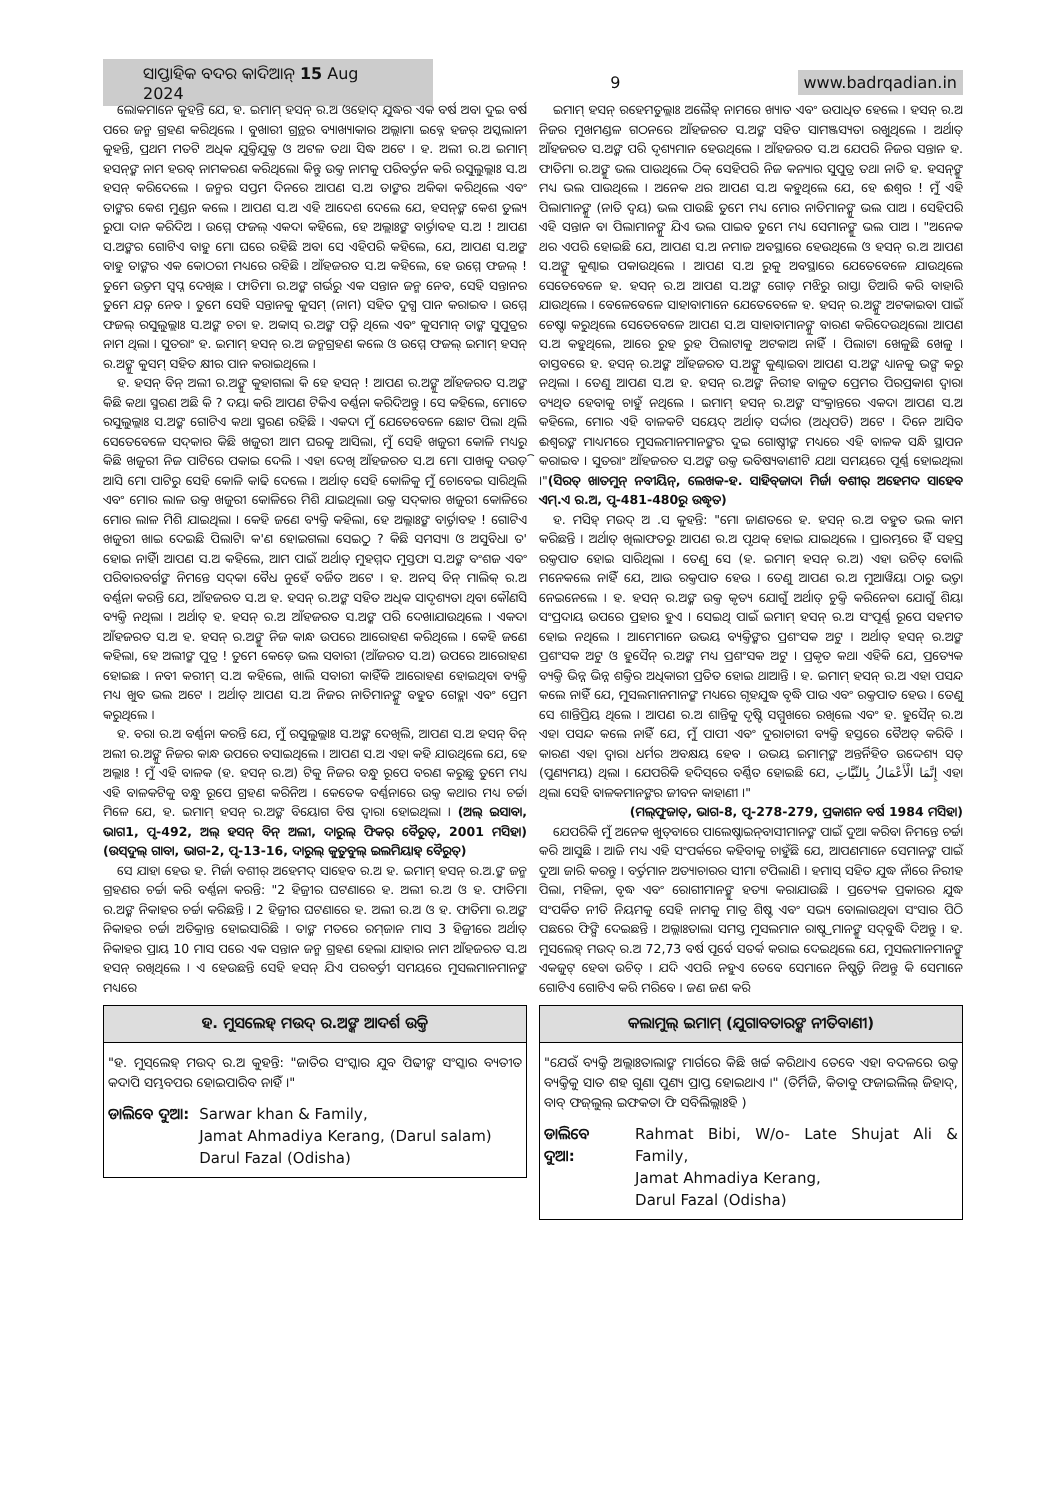ସାପ୍ତାହିକ ବଦର କାଦିଆନ୍ 15 Aug 2024 9 www.badrqadian.in
ଲୋକମାନେ କୁହନ୍ତି ଯେ, ହ. ଇମାମ୍ ହସନ୍ ର.ଅ ଓହୋଦ୍ ଯୁଦ୍ଧର ଏକ ବର୍ଷ ଅବା ଦୁଇ ବର୍ଷ ପରେ ଜନ୍ମ ଗ୍ରହଣ କରିଥିଲେ । ବୁଖାରୀ ଗ୍ରନ୍ଥର ବ୍ୟାଖ୍ୟାକାର ଅଲ୍ଲାମା ଇବ୍ନେ ହଜର୍ ଅସ୍କଲାନୀ କୁହନ୍ତି, ପ୍ରଥମ ମତଟି ଅଧିକ ଯୁକ୍ତିଯୁକ୍ତ ଓ ଅଟଳ ତଥା ସିଦ୍ଧ ଅଟେ । ହ. ଅଲୀ ର.ଅ ଇମାମ୍ ହସନ୍‌ଙ୍କ ନାମ ହରବ୍ ନାମକରଣ କରିଥିଲେ। କିନ୍ତୁ ଉକ୍ତ ନାମକୁ ପରିବର୍ତ୍ତନ କରି ରସୁଲୁଲ୍ଲାଃ ସ.ଅ ହସନ୍ କରିଦେଲେ । ଜନ୍ମର ସପ୍ତମ ଦିନରେ ଆପଣ ସ.ଅ ତାଙ୍କର ଅକିକା କରିଥିଲେ ଏବଂ ତାଙ୍କର କେଶ ମୁଣ୍ଡନ କଲେ । ଆପଣ ସ.ଅ ଏହି ଆଦେଶ ଦେଲେ ଯେ, ହସନ୍‌ଙ୍କ କେଶ ତୁଲ୍ୟ ରୁପା ଦାନ କରିଦିଅ । ଉମ୍ମେ ଫଜଲ୍ ଏକଦା କହିଲେ, ହେ ଅଲ୍ଲାଃଙ୍କ ବାର୍ତ୍ତାବହ ସ.ଅ ! ଆପଣ ସ.ଅଙ୍କର ଗୋଟିଏ ବାହୁ ମୋ ଘରେ ରହିଛି ଅବା ସେ ଏହିପରି କହିଲେ, ଯେ, ଆପଣ ସ.ଅଙ୍କ ବାହୁ ତାଙ୍କର ଏକ କୋଠରୀ ମଧ୍ୟରେ ରହିଛି । ଆଁହଜରତ ସ.ଅ କହିଲେ, ହେ ଉମ୍ମେ ଫଜଲ୍ ! ତୁମେ ଉତ୍ତମ ସ୍ୱପ୍ନ ଦେଖିଛ । ଫାତିମା ର.ଅଙ୍କ ଗର୍ଭରୁ ଏକ ସନ୍ତାନ ଜନ୍ମ ନେବ, ସେହି ସନ୍ତାନର ତୁମେ ଯତ୍ନ ନେବ । ତୁମେ ସେହି ସନ୍ତାନକୁ କୁସମ୍ (ନାମ) ସହିତ ଦୁଗ୍ଧ ପାନ କରାଇବ । ଉମ୍ମେ ଫଜଲ୍ ରସୁଲୁଲ୍ଲାଃ ସ.ଅଙ୍କ ଚଚା ହ. ଅବ୍ବାସ୍ ର.ଅଙ୍କ ପତ୍ନି ଥିଲେ ଏବଂ କୁସମାନ୍ ତାଙ୍କ ସୁପୁତ୍ରର ନାମ ଥିଲା । ସୁତରାଂ ହ. ଇମାମ୍ ହସନ୍ ର.ଅ ଜନ୍ମଗ୍ରହଣ କଲେ ଓ ଉମ୍ମେ ଫଜଲ୍ ଇମାମ୍ ହସନ୍ ର.ଅଙ୍କୁ କୁସମ୍ ସହିତ କ୍ଷୀର ପାନ କରାଇଥିଲେ ।
ହ. ହସନ୍ ବିନ୍ ଅଲୀ ର.ଅଙ୍କୁ କୁହାଗଲା କି ହେ ହସନ୍ ! ଆପଣ ର.ଅଙ୍କୁ ଆଁହଜରତ ସ.ଅଙ୍କ କିଛି କଥା ସ୍ମରଣ ଅଛି କି ? ଦୟା କରି ଆପଣ ଟିକିଏ ବର୍ଣ୍ଣନା କରିଦିଅନ୍ତୁ । ସେ କହିଲେ, ମୋତେ ରସୁଲୁଲ୍ଲାଃ ସ.ଅଙ୍କ ଗୋଟିଏ କଥା ସ୍ମରଣ ରହିଛି । ଏକଦା ମୁଁ ଯେତେବେଳେ ଛୋଟ ପିଲା ଥିଲି ସେତେବେଳେ ସଦ୍‌କାର କିଛି ଖଜୁରୀ ଆମ ଘରକୁ ଆସିଲା, ମୁଁ ସେହି ଖଜୁରୀ କୋଳି ମଧ୍ୟରୁ କିଛି ଖଜୁରୀ ନିଜ ପାଟିରେ ପକାଇ ଦେଲି । ଏହା ଦେଖି ଆଁହଜରତ ସ.ଅ ମୋ ପାଖକୁ ଦଉଡ଼ି ଆସି ମୋ ପାଟିରୁ ସେହି କୋଳି କାଢି ଦେଲେ । ଅର୍ଥାତ୍ ସେହି କୋଳିକୁ ମୁଁ ଚୋବେଇ ସାରିଥିଲି ଏବଂ ମୋର ଲାଳ ଉକ୍ତ ଖଜୁରୀ କୋଳିରେ ମିଶି ଯାଇଥିଲା। ଉକ୍ତ ସଦ୍‌କାର ଖଜୁରୀ କୋଳିରେ ମୋର ଲାଳ ମିଶି ଯାଇଥିଲା । କେହି ଜଣେ ବ୍ୟକ୍ତି କହିଲା, ହେ ଅଲ୍ଲାଃଙ୍କ ବାର୍ତ୍ତାବହ ! ଗୋଟିଏ ଖଜୁରୀ ଖାଇ ଦେଇଛି ପିଲାଟି। କ'ଣ ହୋଇଗଲା ସେଇଠୁ ? କିଛି ସମସ୍ୟା ଓ ଅସୁବିଧା ତ' ହୋଇ ନାହିଁ। ଆପଣ ସ.ଅ କହିଲେ, ଆମ ପାଇଁ ଅର୍ଥାତ୍ ମୁହମ୍ମଦ ମୁସ୍ତଫା ସ.ଅଙ୍କ ବଂଶଜ ଏବଂ ପରିବାରବର୍ଗଙ୍କ ନିମନ୍ତେ ସଦ୍‌କା ବୈଧ ନୁହେଁ ବର୍ଜିତ ଅଟେ । ହ. ଅନସ୍ ବିନ୍ ମାଲିକ୍ ର.ଅ ବର୍ଣ୍ଣନା କରନ୍ତି ଯେ, ଆଁହଜରତ ସ.ଅ ହ. ହସନ୍ ର.ଅଙ୍କ ସହିତ ଅଧିକ ସାଦୃଶ୍ୟତା ଥିବା କୌଣସି ବ୍ୟକ୍ତି ନଥିଲା । ଅର୍ଥାତ୍ ହ. ହସନ୍ ର.ଅ ଆଁହଜରତ ସ.ଅଙ୍କ ପରି ଦେଖାଯାଉଥିଲେ । ଏକଦା ଆଁହଜରତ ସ.ଅ ହ. ହସନ୍ ର.ଅଙ୍କୁ ନିଜ କାନ୍ଧ ଉପରେ ଆରୋହଣ କରିଥିଲେ । କେହି ଜଣେ କହିଲା, ହେ ଅଲୀଙ୍କ ପୁତ୍ର ! ତୁମେ କେଡ଼େ ଭଲ ସବାରୀ (ଆଁଜରତ ସ.ଅ) ଉପରେ ଆରୋହଣ ହୋଇଛ । ନବୀ କରୀମ୍ ସ.ଅ କହିଲେ, ଖାଲି ସବାରୀ କାହିଁକି ଆରୋହଣ ହୋଇଥିବା ବ୍ୟକ୍ତି ମଧ୍ୟ ଖୁବ ଭଲ ଅଟେ । ଅର୍ଥାତ୍ ଆପଣ ସ.ଅ ନିଜର ନାତିମାନଙ୍କୁ ବହୁତ ଗେହ୍ଲା ଏବଂ ପ୍ରେମ କରୁଥିଲେ ।
ହ. ବରା ର.ଅ ବର୍ଣ୍ଣନା କରନ୍ତି ଯେ, ମୁଁ ରସୁଲୁଲ୍ଲାଃ ସ.ଅଙ୍କ ଦେଖିଲି, ଆପଣ ସ.ଅ ହସନ୍ ବିନ୍ ଅଲୀ ର.ଅଙ୍କୁ ନିଜର କାନ୍ଧ ଉପରେ ବସାଇଥିଲେ । ଆପଣ ସ.ଅ ଏହା କହି ଯାଉଥିଲେ ଯେ, ହେ ଅଲ୍ଲାଃ ! ମୁଁ ଏହି ବାଳକ (ହ. ହସନ୍ ର.ଅ) ଟିକୁ ନିଜର ବନ୍ଧୁ ରୂପେ ବରଣ କରୁଛୁ ତୁମେ ମଧ୍ୟ ଏହି ବାଳକଟିକୁ ବନ୍ଧୁ ରୂପେ ଗ୍ରହଣ କରିନିଅ । କେତେକ ବର୍ଣ୍ଣନାରେ ଉକ୍ତ କଥାର ମଧ୍ୟ ଚର୍ଚ୍ଚା ମିଳେ ଯେ, ହ. ଇମାମ୍ ହସନ୍ ର.ଅଙ୍କ ବିୟୋଗ ବିଷ ଦ୍ୱାରା ହୋଇଥିଲା । (ଅଲ୍ ଇସାବା, ଭାଗ1, ପୃ-492, ଅଲ୍ ହସନ୍ ବିନ୍ ଅଲୀ, ଦାରୁଲ୍ ଫିକର୍ ବୈରୁତ୍, 2001 ମସିହା) (ଉସ୍‌ଦୁଲ୍ ଗାବା, ଭାଗ-2, ପୃ-13-16, ଦାରୁଲ୍ କୁତୁବୁଲ୍ ଇଲମିୟାହ୍ ବୈରୁତ୍)
ସେ ଯାହା ହେଉ ହ. ମିର୍ଜା ବଶୀର୍ ଅହେମଦ୍ ସାହେବ ର.ଅ ହ. ଇମାମ୍ ହସନ୍ ର.ଅ.ଙ୍କ ଜନ୍ମ ଗ୍ରହଣର ଚର୍ଚ୍ଚା କରି ବର୍ଣ୍ଣନା କରନ୍ତି: "2 ହିଜ୍ରୀର ଘଟଣାରେ ହ. ଅଲୀ ର.ଅ ଓ ହ. ଫାତିମା ର.ଅଙ୍କ ନିକାହର ଚର୍ଚ୍ଚା କରିଛନ୍ତି । 2 ହିଜ୍ରୀର ଘଟଣାରେ ହ. ଅଲୀ ର.ଅ ଓ ହ. ଫାତିମା ର.ଅଙ୍କ ନିକାହର ଚର୍ଚ୍ଚା ଅତିକ୍ରାନ୍ତ ହୋଇସାରିଛି । ତାଙ୍କ ମତରେ ରମ୍‌ଜାନ ମାସ 3 ହିଜ୍ରୀରେ ଅର୍ଥାତ୍ ନିକାହର ପ୍ରାୟ 10 ମାସ ପରେ ଏକ ସନ୍ତାନ ଜନ୍ମ ଗ୍ରହଣ ହେଲା ଯାହାର ନାମ ଆଁହଜରତ ସ.ଅ ହସନ୍ ରଖିଥିଲେ । ଏ ହେଉଛନ୍ତି ସେହି ହସନ୍ ଯିଏ ପରବର୍ତ୍ତୀ ସମୟରେ ମୁସଲମାନମାନଙ୍କ ମଧ୍ୟରେ
ହ. ମୁସଲେହ୍ ମଉଦ୍ ର.ଅଙ୍କ ଆଦର୍ଶ ଉକ୍ତି
"ହ. ମୁସ୍‌ଲେହ୍ ମଉଦ୍ ର.ଅ କୁହନ୍ତି: "ଜାତିର ସଂସ୍କାର ଯୁବ ପିଢୀଙ୍କ ସଂସ୍କାର ବ୍ୟତୀତ କଦାପି ସମ୍ଭବପର ହୋଇପାରିବ ନାହିଁ ।"
ଡାଲିବେ ଦୁଆ: Sarwar khan & Family,
Jamat Ahmadiya Kerang, (Darul salam)
Darul Fazal (Odisha)
ଇମାମ୍ ହସନ୍ ରହେମତୁଲ୍ଲାଃ ଅଲୈହ୍ ନାମରେ ଖ୍ୟାତ ଏବଂ ଉପାଧିତ ହେଲେ । ହସନ୍ ର.ଅ ନିଜର ମୁଖମଣ୍ଡଳ ଗଠନରେ ଆଁହଜରତ ସ.ଅଙ୍କ ସହିତ ସାମଞ୍ଜସ୍ୟତା ରଖୁଥିଲେ । ଅର୍ଥାତ୍ ଆଁହଜରତ ସ.ଅଙ୍କ ପରି ଦୃଶ୍ୟମାନ ହେଉଥିଲେ । ଆଁହଜରତ ସ.ଅ ଯେପରି ନିଜର ସନ୍ତାନ ହ. ଫାତିମା ର.ଅଙ୍କୁ ଭଲ ପାଉଥିଲେ ଠିକ୍ ସେହିପରି ନିଜ କନ୍ୟାର ସୁପୁତ୍ର ତଥା ନାତି ହ. ହସନ୍‌ଙ୍କୁ ମଧ୍ୟ ଭଲ ପାଉଥିଲେ । ଅନେକ ଥର ଆପଣ ସ.ଅ କହୁଥିଲେ ଯେ, ହେ ଈଶ୍ୱର ! ମୁଁ ଏହି ପିଲାମାନଙ୍କୁ (ନାତି ଦ୍ୱୟ) ଭଲ ପାଉଛି ତୁମେ ମଧ୍ୟ ମୋର ନାତିମାନଙ୍କୁ ଭଲ ପାଅ । ସେହିପରି ଏହି ସନ୍ତାନ ବା ପିଲାମାନଙ୍କୁ ଯିଏ ଭଲ ପାଇବ ତୁମେ ମଧ୍ୟ ସେମାନଙ୍କୁ ଭଲ ପାଅ । "ଅନେକ ଥର ଏପରି ହୋଇଛି ଯେ, ଆପଣ ସ.ଅ ନମାଜ ଅବସ୍ଥାରେ ହେଉଥିଲେ ଓ ହସନ୍ ର.ଅ ଆପଣ ସ.ଅଙ୍କୁ କୁଣ୍ଢାଇ ପକାଉଥିଲେ । ଆପଣ ସ.ଅ ରୁକୁ ଅବସ୍ଥାରେ ଯେତେବେଳେ ଯାଉଥିଲେ ସେତେବେଳେ ହ. ହସନ୍ ର.ଅ ଆପଣ ସ.ଅଙ୍କ ଗୋଡ଼ ମଝିରୁ ରାସ୍ତା ତିଆରି କରି ବାହାରି ଯାଉଥିଲେ । ବେଳେବେଳେ ସାହାବାମାନେ ଯେତେବେଳେ ହ. ହସନ୍ ର.ଅଙ୍କୁ ଅଟକାଇବା ପାଇଁ ଚେଷ୍ଟା କରୁଥିଲେ ସେତେବେଳେ ଆପଣ ସ.ଅ ସାହାବାମାନଙ୍କୁ ବାରଣ କରିଦେଉଥିଲେ। ଆପଣ ସ.ଅ କହୁଥିଲେ, ଆରେ ରୁହ ରୁହ ପିଲାଟାକୁ ଅଟକାଅ ନାହିଁ । ପିଲାଟା ଖେଳୁଛି ଖେଳୁ । ବାସ୍ତବରେ ହ. ହସନ୍ ର.ଅଙ୍କ ଆଁହଜରତ ସ.ଅଙ୍କୁ କୁଣ୍ଢାଇବା ଆପଣ ସ.ଅଙ୍କ ଧ୍ୟାନକୁ ଭଙ୍ଗ କରୁ ନଥିଲା । ତେଣୁ ଆପଣ ସ.ଅ ହ. ହସନ୍ ର.ଅଙ୍କ ନିରୀହ ବାଳୁତ ପ୍ରେମର ପିରପ୍ରକାଶ ଦ୍ୱାରା ବ୍ୟଥିତ ହେବାକୁ ଚାହୁଁ ନଥିଲେ । ଇମାମ୍ ହସନ୍ ର.ଅଙ୍କ ସଂକ୍ରାନ୍ତରେ ଏକଦା ଆପଣ ସ.ଅ କହିଲେ, ମୋର ଏହି ବାଳକଟି ସୟେଦ୍ ଅର୍ଥାତ୍ ସର୍ଦ୍ଦାର (ଅଧିପତି) ଅଟେ । ଦିନେ ଆସିବ ଈଶ୍ୱରଙ୍କ ମାଧ୍ୟମରେ ମୁସଲମାନମାନଙ୍କର ଦୁଇ ଗୋଷ୍ଠୀଙ୍କ ମଧ୍ୟରେ ଏହି ବାଳକ ସନ୍ଧି ସ୍ଥାପନ କରାଇବ । ସୁତରାଂ ଆଁହଜରତ ସ.ଅଙ୍କ ଉକ୍ତ ଭବିଷ୍ୟବାଣୀଟି ଯଥା ସମୟରେ ପୂର୍ଣ୍ଣ ହୋଇଥିଲା ।"(ସିରତ୍ ଖାତମୁନ୍ ନବୀୟିନ୍, ଲେଖକ-ହ. ସାହିବ୍‌ଜାଦା ମିର୍ଜା ବଶୀର୍ ଅହେମଦ ସାହେବ ଏମ୍.ଏ ର.ଅ, ପୃ-481-480ରୁ ଉଦ୍ଧୃତ)
ହ. ମସିହ୍ ମଉଦ୍ ଅ .ସ କୁହନ୍ତି: "ମୋ ଜାଣତରେ ହ. ହସନ୍ ର.ଅ ବହୁତ ଭଲ କାମ କରିଛନ୍ତି । ଅର୍ଥାତ୍ ଖିଲାଫତରୁ ଆପଣ ର.ଅ ପୃଥକ୍ ହୋଇ ଯାଇଥିଲେ । ପ୍ରାରମ୍ଭରେ ହିଁ ସହସ୍ର ରକ୍ତପାତ ହୋଇ ସାରିଥିଲା । ତେଣୁ ସେ (ହ. ଇମାମ୍ ହସନ୍ ର.ଅ) ଏହା ଉଚିତ୍ ବୋଲି ମନେକଲେ ନାହିଁ ଯେ, ଆଉ ରକ୍ତପାତ ହେଉ । ତେଣୁ ଆପଣ ର.ଅ ମୁଆୱିୟା ଠାରୁ ଭତ୍ତା ନେଇନେଲେ । ହ. ହସନ୍ ର.ଅଙ୍କ ଉକ୍ତ କୃତ୍ୟ ଯୋଗୁଁ ଅର୍ଥାତ୍ ଚୁକ୍ତି କରିନେବା ଯୋଗୁଁ ଶିୟା ସଂପ୍ରଦାୟ ଉପରେ ପ୍ରହାର ହୁଏ । ସେଇଥି ପାଇଁ ଇମାମ୍ ହସନ୍ ର.ଅ ସଂପୂର୍ଣ୍ଣ ରୂପେ ସହମତ ହୋଇ ନଥିଲେ । ଆମେମାନେ ଉଭୟ ବ୍ୟକ୍ତିଙ୍କର ପ୍ରଶଂସକ ଅଟୁ । ଅର୍ଥାତ୍ ହସନ୍ ର.ଅଙ୍କ ପ୍ରଶଂସକ ଅଟୁ ଓ ହୁସୈନ୍ ର.ଅଙ୍କ ମଧ୍ୟ ପ୍ରଶଂସକ ଅଟୁ । ପ୍ରକୃତ କଥା ଏହିକି ଯେ, ପ୍ରତ୍ୟେକ ବ୍ୟକ୍ତି ଭିନ୍ନ ଭିନ୍ନ ଶକ୍ତିର ଅଧିକାରୀ ପ୍ରତିତ ହୋଇ ଥାଆନ୍ତି । ହ. ଇମାମ୍ ହସନ୍ ର.ଅ ଏହା ପସନ୍ଦ କଲେ ନାହିଁ ଯେ, ମୁସଲମାନମାନଙ୍କ ମଧ୍ୟରେ ଗୃହଯୁଦ୍ଧ ବୃଦ୍ଧି ପାଉ ଏବଂ ରକ୍ତପାତ ହେଉ । ତେଣୁ ସେ ଶାନ୍ତିପ୍ରିୟ ଥିଲେ । ଆପଣ ର.ଅ ଶାନ୍ତିକୁ ଦୃଷ୍ଟି ସମ୍ମୁଖରେ ରଖିଲେ ଏବଂ ହ. ହୁସୈନ୍ ର.ଅ ଏହା ପସନ୍ଦ କଲେ ନାହିଁ ଯେ, ମୁଁ ପାପୀ ଏବଂ ଦୁରାଚାରୀ ବ୍ୟକ୍ତି ହସ୍ତରେ ବୈଅତ୍ କରିବି । କାରଣ ଏହା ଦ୍ୱାରା ଧର୍ମର ଅବକ୍ଷୟ ହେବ । ଉଭୟ ଇମାମ୍‌ଙ୍କ ଅନ୍ତର୍ନିହିତ ଉଦ୍ଦେଶ୍ୟ ସତ୍ (ପୁଣ୍ୟମୟ) ଥିଲା । ଯେପରିକି ହଦିସ୍‌ରେ ବର୍ଣ୍ଣିତ ହୋଇଛି ଯେ, إِنَّمَا الْأَعْمَالُ بِالنِّيَّاتِ ଏହା ଥିଲା ସେହି ବାଳକମାନଙ୍କର ଜୀବନ କାହାଣୀ ।"
(ମଲ୍‌ଫୁଜାତ୍, ଭାଗ-8, ପୃ-278-279, ପ୍ରକାଶନ ବର୍ଷ 1984 ମସିହା)
ଯେପରିକି ମୁଁ ଅନେକ ଖୁତ୍‌ବାରେ ପାଲେଷ୍ଟାଇନ୍‌ବାସୀମାନଙ୍କ ପାଇଁ ଦୁଆ କରିବା ନିମନ୍ତେ ଚର୍ଚ୍ଚା କରି ଆସୁଛି । ଆଜି ମଧ୍ୟ ଏହି ସଂପର୍କରେ କହିବାକୁ ଚାହୁଁଛି ଯେ, ଆପଣମାନେ ସେମାନଙ୍କ ପାଇଁ ଦୁଆ ଜାରି କରନ୍ତୁ । ବର୍ତ୍ତମାନ ଅତ୍ୟାଚାରର ସୀମା ଟପିଲାଣି । ହମାସ୍ ସହିତ ଯୁଦ୍ଧ ନାଁରେ ନିରୀହ ପିଲା, ମହିଳା, ବୃଦ୍ଧ ଏବଂ ରୋଗୀମାନଙ୍କୁ ହତ୍ୟା କରାଯାଉଛି । ପ୍ରତ୍ୟେକ ପ୍ରକାରର ଯୁଦ୍ଧ ସଂପର୍କିତ ନୀତି ନିୟମକୁ ସେହି ନାମକୁ ମାତ୍ର ଶିଷ୍ଟ ଏବଂ ସଭ୍ୟ ବୋଲାଉଥିବା ସଂସାର ପିଠି ପଛରେ ଫିଙ୍ଗି ଦେଇଛନ୍ତି । ଅଲ୍ଲାଃତାଲା ସମସ୍ତ ମୁସଲମାନ ରାଷ୍ଟ୍ରମାନଙ୍କୁ ସଦ୍‌ବୁଦ୍ଧି ଦିଅନ୍ତୁ । ହ. ମୁସଲେହ୍ ମଉଦ୍ ର.ଅ 72,73 ବର୍ଷ ପୂର୍ବେ ସତର୍କ କରାଇ ଦେଇଥିଲେ ଯେ, ମୁସଲମାନମାନଙ୍କୁ ଏକଜୁଟ୍ ହେବା ଉଚିତ୍ । ଯଦି ଏପରି ନହୁଏ ତେବେ ସେମାନେ ନିଷ୍ପତ୍ତି ନିଅନ୍ତୁ କି ସେମାନେ ଗୋଟିଏ ଗୋଟିଏ କରି ମରିବେ । ଜଣ ଜଣ କରି
କଲାମୁଲ୍ ଇମାମ୍ (ଯୁଗାବତାରଙ୍କ ନୀତିବାଣୀ)
"ଯେଉଁ ବ୍ୟକ୍ତି ଅଲ୍ଲାଃତାଲାଙ୍କ ମାର୍ଗରେ କିଛି ଖର୍ଚ୍ଚ କରିଥାଏ ତେବେ ଏହା ବଦଳରେ ଉକ୍ତ ବ୍ୟକ୍ତିକୁ ସାତ ଶହ ଗୁଣା ପୁଣ୍ୟ ପ୍ରାପ୍ତ ହୋଇଥାଏ ।" (ତିର୍ମିଜି, କିତାବୁ ଫଜାଇଲିଲ୍ ଜିହାଦ୍, ବାବ୍ ଫଜ୍‌ଲୁଲ୍ ଇଫକତା ଫି ସବିଲିଲ୍ଲାଃହି )
ଡାଲିବେ ଦୁଆ: Rahmat Bibi, W/o- Late Shujat Ali & Family,
Jamat Ahmadiya Kerang,
Darul Fazal (Odisha)